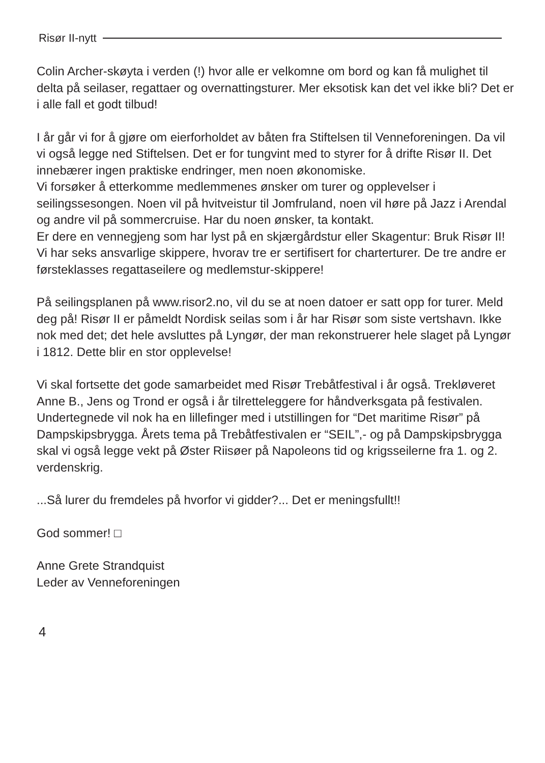Risør II-nytt
Colin Archer-skøyta i verden (!) hvor alle er velkomne om bord og kan få mulighet til delta på seilaser, regattaer og overnattingsturer. Mer eksotisk kan det vel ikke bli? Det er i alle fall et godt tilbud!
I år går vi for å gjøre om eierforholdet av båten fra Stiftelsen til Venneforeningen. Da vil vi også legge ned Stiftelsen. Det er for tungvint med to styrer for å drifte Risør II. Det innebærer ingen praktiske endringer, men noen økonomiske.
Vi forsøker å etterkomme medlemmenes ønsker om turer og opplevelser i seilingssesongen. Noen vil på hvitveistur til Jomfruland, noen vil høre på Jazz i Arendal og andre vil på sommercruise. Har du noen ønsker, ta kontakt.
Er dere en vennegjeng som har lyst på en skjærgårdstur eller Skagentur: Bruk Risør II! Vi har seks ansvarlige skippere, hvorav tre er sertifisert for charterturer. De tre andre er førsteklasses regattaseilere og medlemstur-skippere!
På seilingsplanen på www.risor2.no, vil du se at noen datoer er satt opp for turer. Meld deg på! Risør II er påmeldt Nordisk seilas som i år har Risør som siste vertshavn. Ikke nok med det; det hele avsluttes på Lyngør, der man rekonstruerer hele slaget på Lyngør i 1812. Dette blir en stor opplevelse!
Vi skal fortsette det gode samarbeidet med Risør Trebåtfestival i år også. Trekløveret Anne B., Jens og Trond er også i år tilretteleggere for håndverksgata på festivalen. Undertegnede vil nok ha en lillefinger med i utstillingen for “Det maritime Risør” på Dampskipsbrygga. Årets tema på Trebåtfestivalen er “SEIL”,- og på Dampskipsbrygga skal vi også legge vekt på Øster Riisøer på Napoleons tid og krigsseilerne fra 1. og 2. verdenskrig.
...Så lurer du fremdeles på hvorfor vi gidder?... Det er meningsfullt!!
God sommer! □
Anne Grete Strandquist
Leder av Venneforeningen
4